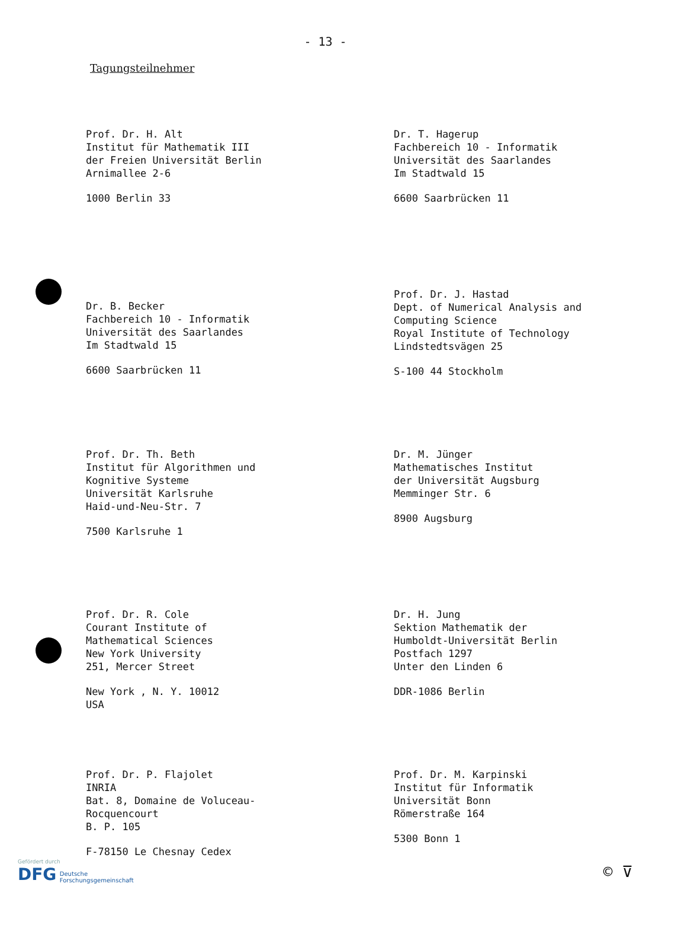- 13 -
Tagungsteilnehmer
Prof. Dr. H. Alt
Institut für Mathematik III
der Freien Universität Berlin
Arnimallee 2-6
1000 Berlin 33
Dr. T. Hagerup
Fachbereich 10 - Informatik
Universität des Saarlandes
Im Stadtwald 15
6600 Saarbrücken 11
Dr. B. Becker
Fachbereich 10 - Informatik
Universität des Saarlandes
Im Stadtwald 15
6600 Saarbrücken 11
Prof. Dr. J. Hastad
Dept. of Numerical Analysis and
Computing Science
Royal Institute of Technology
Lindstedtsvägen 25
S-100 44 Stockholm
Prof. Dr. Th. Beth
Institut für Algorithmen und
Kognitive Systeme
Universität Karlsruhe
Haid-und-Neu-Str. 7
7500 Karlsruhe 1
Dr. M. Jünger
Mathematisches Institut
der Universität Augsburg
Memminger Str. 6
8900 Augsburg
Prof. Dr. R. Cole
Courant Institute of
Mathematical Sciences
New York University
251, Mercer Street
New York , N. Y. 10012
USA
Dr. H. Jung
Sektion Mathematik der
Humboldt-Universität Berlin
Postfach 1297
Unter den Linden 6
DDR-1086 Berlin
Prof. Dr. P. Flajolet
INRIA
Bat. 8, Domaine de Voluceau-
Rocquencourt
B. P. 105
F-78150 Le Chesnay Cedex
Prof. Dr. M. Karpinski
Institut für Informatik
Universität Bonn
Römerstraße 164
5300 Bonn 1
Gefördert durch
DFG Deutsche
Forschungsgemeinschaft
© ⊽